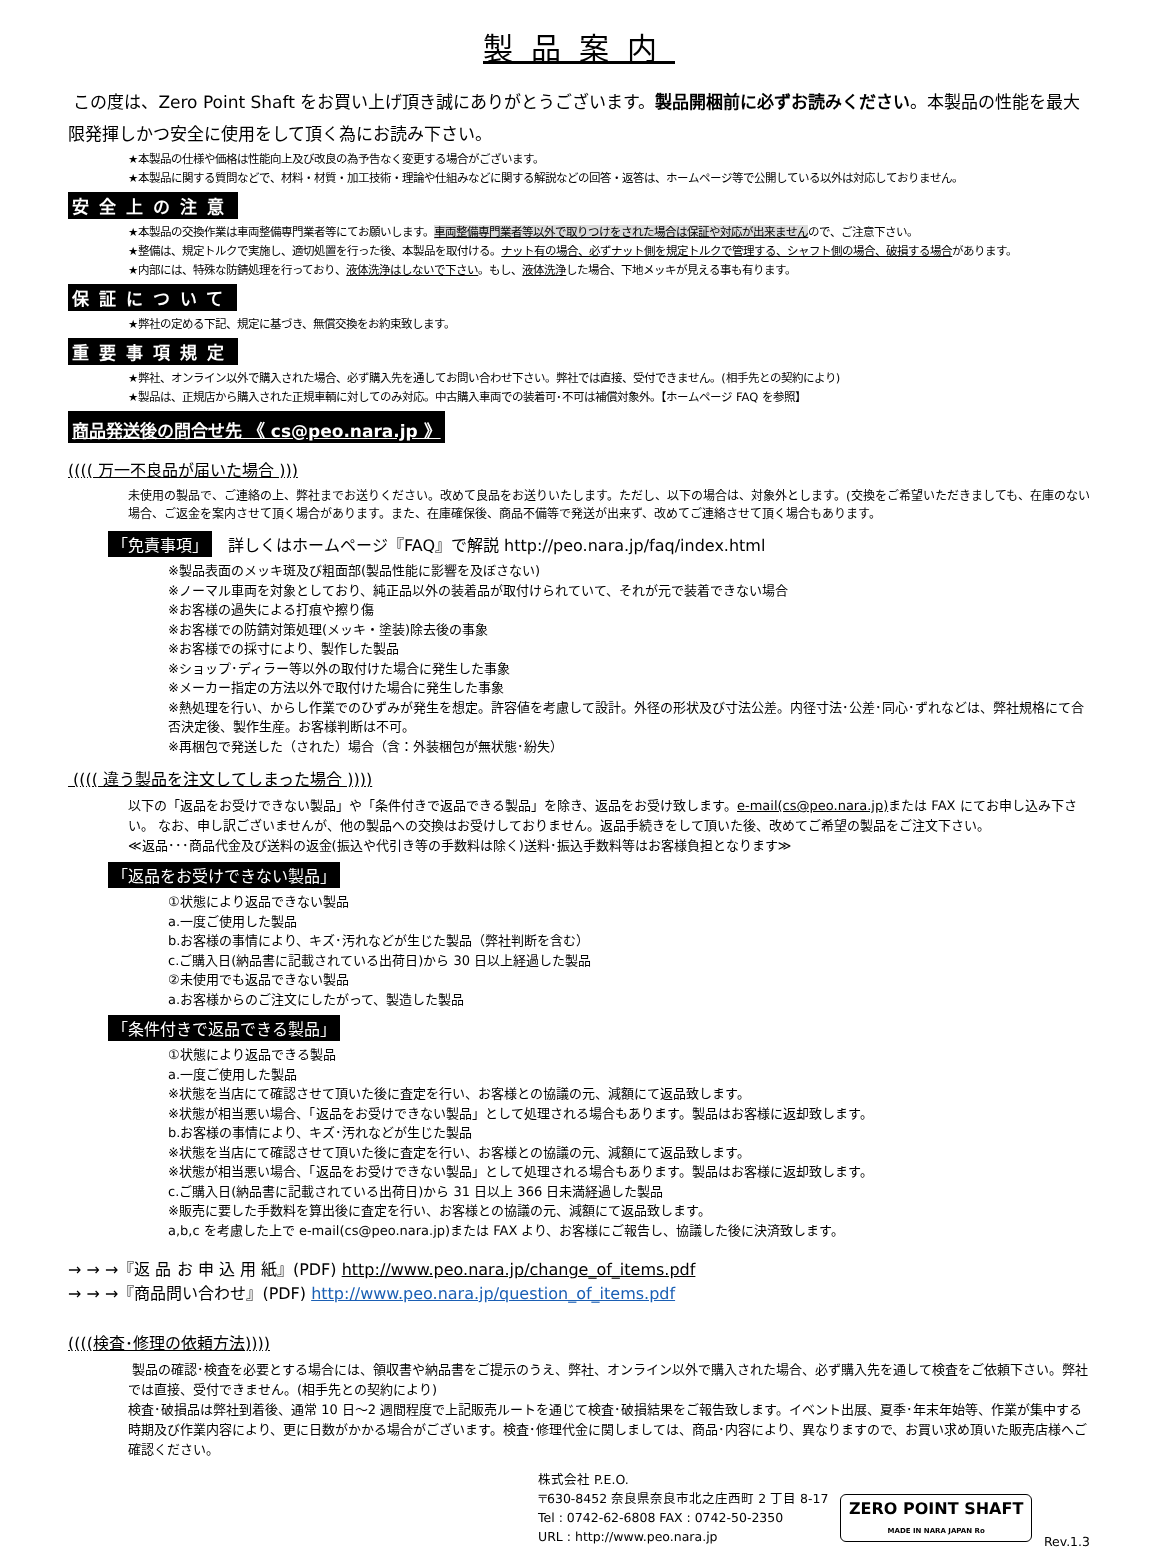製品案内
この度は、Zero Point Shaft をお買い上げ頂き誠にありがとうございます。製品開梱前に必ずお読みください。本製品の性能を最大限発揮しかつ安全に使用をして頂く為にお読み下さい。
★本製品の仕様や価格は性能向上及び改良の為予告なく変更する場合がございます。
★本製品に関する質問などで、材料・材質・加工技術・理論や仕組みなどに関する解説などの回答・返答は、ホームページ等で公開している以外は対応しておりません。
安全上の注意
★本製品の交換作業は車両整備専門業者等にてお願いします。車両整備専門業者等以外で取りつけをされた場合は保証や対応が出来ませんので、ご注意下さい。
★整備は、規定トルクで実施し、適切処置を行った後、本製品を取付ける。ナット有の場合、必ずナット側を規定トルクで管理する、シャフト側の場合、破損する場合があります。
★内部には、特殊な防錆処理を行っており、液体洗浄はしないで下さい。もし、液体洗浄した場合、下地メッキが見える事も有ります。
保証について
★弊社の定める下記、規定に基づき、無償交換をお約束致します。
重要事項規定
★弊社、オンライン以外で購入された場合、必ず購入先を通してお問い合わせ下さい。弊社では直接、受付できません。(相手先との契約により)
★製品は、正規店から購入された正規車輌に対してのみ対応。中古購入車両での装着可･不可は補償対象外。【ホームページ FAQ を参照】
商品発送後の問合せ先 《 cs@peo.nara.jp 》
(((( 万一不良品が届いた場合 )))
未使用の製品で、ご連絡の上、弊社までお送りください。改めて良品をお送りいたします。ただし、以下の場合は、対象外とします。(交換をご希望いただきましても、在庫のない場合、ご返金を案内させて頂く場合があります。また、在庫確保後、商品不備等で発送が出来ず、改めてご連絡させて頂く場合もあります。
「免責事項」　詳しくはホームページ『FAQ』で解説 http://peo.nara.jp/faq/index.html
※製品表面のメッキ斑及び粗面部(製品性能に影響を及ぼさない)
※ノーマル車両を対象としており、純正品以外の装着品が取付けられていて、それが元で装着できない場合
※お客様の過失による打痕や擦り傷
※お客様での防錆対策処理(メッキ・塗装)除去後の事象
※お客様での採寸により、製作した製品
※ショップ･ディラー等以外の取付けた場合に発生した事象
※メーカー指定の方法以外で取付けた場合に発生した事象
※熱処理を行い、からし作業でのひずみが発生を想定。許容値を考慮して設計。外径の形状及び寸法公差。内径寸法･公差･同心･ずれなどは、弊社規格にて合否決定後、製作生産。お客様判断は不可。
※再梱包で発送した（された）場合（含：外装梱包が無状態･紛失）
(((( 違う製品を注文してしまった場合 ))))
以下の「返品をお受けできない製品」や「条件付きで返品できる製品」を除き、返品をお受け致します。e-mail(cs@peo.nara.jp) または FAX にてお申し込み下さい。 なお、申し訳ございませんが、他の製品への交換はお受けしておりません。返品手続きをして頂いた後、改めてご希望の製品をご注文下さい。
≪返品･･･商品代金及び送料の返金(振込や代引き等の手数料は除く)送料･振込手数料等はお客様負担となります≫
「返品をお受けできない製品」
①状態により返品できない製品
a.一度ご使用した製品
b.お客様の事情により、キズ･汚れなどが生じた製品（弊社判断を含む）
c.ご購入日(納品書に記載されている出荷日)から 30 日以上経過した製品
②未使用でも返品できない製品
a.お客様からのご注文にしたがって、製造した製品
「条件付きで返品できる製品」
①状態により返品できる製品
a.一度ご使用した製品
※状態を当店にて確認させて頂いた後に査定を行い、お客様との協議の元、減額にて返品致します。
※状態が相当悪い場合、「返品をお受けできない製品」として処理される場合もあります。製品はお客様に返却致します。
b.お客様の事情により、キズ･汚れなどが生じた製品
※状態を当店にて確認させて頂いた後に査定を行い、お客様との協議の元、減額にて返品致します。
※状態が相当悪い場合、「返品をお受けできない製品」として処理される場合もあります。製品はお客様に返却致します。
c.ご購入日(納品書に記載されている出荷日)から 31 日以上 366 日未満経過した製品
※販売に要した手数料を算出後に査定を行い、お客様との協議の元、減額にて返品致します。
a,b,c を考慮した上で e-mail(cs@peo.nara.jp)または FAX より、お客様にご報告し、協議した後に決済致します。
→ → →『返 品 お 申 込 用 紙』(PDF) http://www.peo.nara.jp/change_of_items.pdf
→ → →『商品問い合わせ』(PDF) http://www.peo.nara.jp/question_of_items.pdf
((((検査･修理の依頼方法))))
製品の確認･検査を必要とする場合には、領収書や納品書をご提示のうえ、弊社、オンライン以外で購入された場合、必ず購入先を通して検査をご依頼下さい。弊社では直接、受付できません。(相手先との契約により)
検査･破損品は弊社到着後、通常 10 日～2 週間程度で上記販売ルートを通じて検査･破損結果をご報告致します。イベント出展、夏季･年末年始等、作業が集中する時期及び作業内容により、更に日数がかかる場合がございます。検査･修理代金に関しましては、商品･内容により、異なりますので、お買い求め頂いた販売店様へご確認ください。
株式会社 P.E.O.
〒630-8452 奈良県奈良市北之庄西町 2 丁目 8-17
Tel : 0742-62-6808 FAX : 0742-50-2350
URL : http://www.peo.nara.jp
ZERO POINT SHAFT
MADE IN NARA JAPAN Ro
Rev.1.3